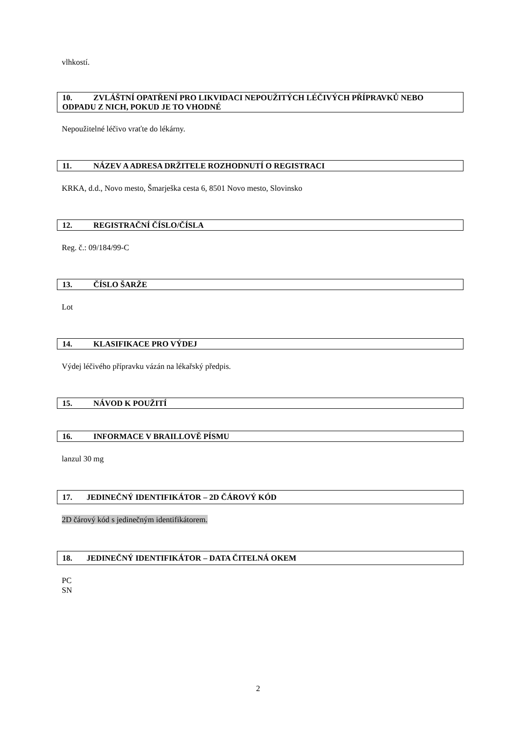vlhkostí.
10. ZVLÁŠTNÍ OPATŘENÍ PRO LIKVIDACI NEPOUŽITÝCH LÉČIVÝCH PŘÍPRAVKŮ NEBO ODPADU Z NICH, POKUD JE TO VHODNÉ
Nepoužitelné léčivo vraťte do lékárny.
11. NÁZEV A ADRESA DRŽITELE ROZHODNUTÍ O REGISTRACI
KRKA, d.d., Novo mesto, Šmarješka cesta 6, 8501 Novo mesto, Slovinsko
12. REGISTRAČNÍ ČÍSLO/ČÍSLA
Reg. č.: 09/184/99-C
13. ČÍSLO ŠARŽE
Lot
14. KLASIFIKACE PRO VÝDEJ
Výdej léčivého přípravku vázán na lékařský předpis.
15. NÁVOD K POUŽITÍ
16. INFORMACE V BRAILLOVĚ PÍSMU
lanzul 30 mg
17. JEDINEČNÝ IDENTIFIKÁTOR – 2D ČÁROVÝ KÓD
2D čárový kód s jedinečným identifikátorem.
18. JEDINEČNÝ IDENTIFIKÁTOR – DATA ČITELNÁ OKEM
PC
SN
2